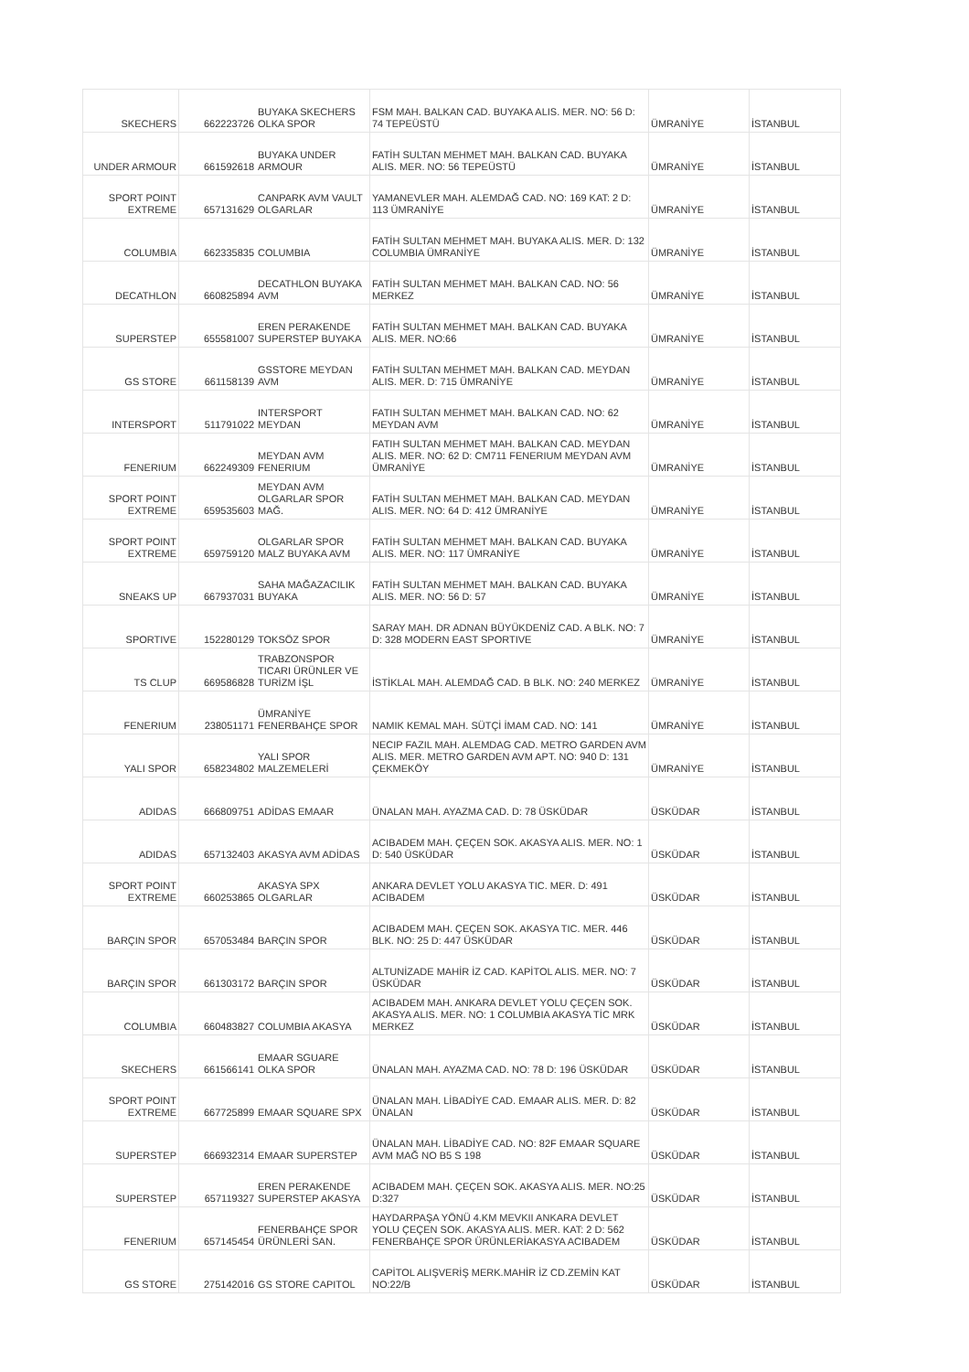| SKECHERS | 662223726 | BUYAKA SKECHERS OLKA SPOR | FSM MAH. BALKAN CAD. BUYAKA ALIS. MER. NO: 56 D: 74 TEPEÜSTÜ | ÜMRANİYE | İSTANBUL |
| UNDER ARMOUR | 661592618 | BUYAKA UNDER ARMOUR | FATİH SULTAN MEHMET MAH. BALKAN CAD. BUYAKA ALIS. MER. NO: 56 TEPEÜSTÜ | ÜMRANİYE | İSTANBUL |
| SPORT POINT EXTREME | 657131629 | CANPARK AVM VAULT OLGARLAR | YAMANEVLER MAH. ALEMDAĞ CAD. NO: 169 KAT: 2 D: 113 ÜMRANİYE | ÜMRANİYE | İSTANBUL |
| COLUMBIA | 662335835 | COLUMBIA | FATİH SULTAN MEHMET MAH. BUYAKA ALIS. MER. D: 132 COLUMBIA ÜMRANİYE | ÜMRANİYE | İSTANBUL |
| DECATHLON | 660825894 | DECATHLON BUYAKA AVM | FATİH SULTAN MEHMET MAH. BALKAN CAD. NO: 56 MERKEZ | ÜMRANİYE | İSTANBUL |
| SUPERSTEP | 655581007 | EREN PERAKENDE SUPERSTEP BUYAKA | FATİH SULTAN MEHMET MAH. BALKAN CAD. BUYAKA ALIS. MER. NO:66 | ÜMRANİYE | İSTANBUL |
| GS STORE | 661158139 | GSSTORE MEYDAN AVM | FATİH SULTAN MEHMET MAH. BALKAN CAD. MEYDAN ALIS. MER. D: 715 ÜMRANİYE | ÜMRANİYE | İSTANBUL |
| INTERSPORT | 511791022 | INTERSPORT MEYDAN | FATIH SULTAN MEHMET MAH. BALKAN CAD. NO: 62 MEYDAN AVM | ÜMRANİYE | İSTANBUL |
| FENERIUM | 662249309 | MEYDAN AVM FENERIUM | FATIH SULTAN MEHMET MAH. BALKAN CAD. MEYDAN ALIS. MER. NO: 62 D: CM711 FENERIUM MEYDAN AVM ÜMRANİYE | ÜMRANİYE | İSTANBUL |
| SPORT POINT EXTREME | 659535603 | MEYDAN AVM OLGARLAR SPOR MAĞ. | FATİH SULTAN MEHMET MAH. BALKAN CAD. MEYDAN ALIS. MER. NO: 64 D: 412 ÜMRANİYE | ÜMRANİYE | İSTANBUL |
| SPORT POINT EXTREME | 659759120 | OLGARLAR SPOR MALZ BUYAKA AVM | FATİH SULTAN MEHMET MAH. BALKAN CAD. BUYAKA ALIS. MER. NO: 117 ÜMRANİYE | ÜMRANİYE | İSTANBUL |
| SNEAKS UP | 667937031 | SAHA MAĞAZACILIK BUYAKA | FATİH SULTAN MEHMET MAH. BALKAN CAD. BUYAKA ALIS. MER. NO: 56 D: 57 | ÜMRANİYE | İSTANBUL |
| SPORTIVE | 152280129 | TOKSÖZ SPOR | SARAY MAH. DR ADNAN BÜYÜKDENİZ CAD. A BLK. NO: 7 D: 328 MODERN EAST SPORTIVE | ÜMRANİYE | İSTANBUL |
| TS CLUP | 669586828 | TRABZONSPOR TICARI ÜRÜNLER VE TURİZM İŞL | İSTİKLAL MAH. ALEMDAĞ CAD. B BLK. NO: 240 MERKEZ | ÜMRANİYE | İSTANBUL |
| FENERIUM | 238051171 | ÜMRANİYE FENERBAHÇE SPOR | NAMIK KEMAL MAH. SÜTÇİ İMAM CAD. NO: 141 | ÜMRANİYE | İSTANBUL |
| YALI SPOR | 658234802 | YALI SPOR MALZEMELERİ | NECIP FAZIL MAH. ALEMDAG CAD. METRO GARDEN AVM ALIS. MER. METRO GARDEN AVM APT. NO: 940 D: 131 ÇEKMEKÖY | ÜMRANİYE | İSTANBUL |
| ADIDAS | 666809751 | ADİDAS EMAAR | ÜNALAN MAH. AYAZMA CAD. D: 78 ÜSKÜDAR | ÜSKÜDAR | İSTANBUL |
| ADIDAS | 657132403 | AKASYA AVM ADİDAS | ACIBADEM MAH. ÇEÇEN SOK. AKASYA ALIS. MER. NO: 1 D: 540 ÜSKÜDAR | ÜSKÜDAR | İSTANBUL |
| SPORT POINT EXTREME | 660253865 | AKASYA SPX OLGARLAR | ANKARA DEVLET YOLU AKASYA TIC. MER. D: 491 ACIBADEM | ÜSKÜDAR | İSTANBUL |
| BARÇIN SPOR | 657053484 | BARÇIN SPOR | ACIBADEM MAH. ÇEÇEN SOK. AKASYA TIC. MER. 446 BLK. NO: 25 D: 447 ÜSKÜDAR | ÜSKÜDAR | İSTANBUL |
| BARÇIN SPOR | 661303172 | BARÇIN SPOR | ALTUNİZADE MAHİR İZ CAD. KAPİTOL ALIS. MER. NO: 7 ÜSKÜDAR | ÜSKÜDAR | İSTANBUL |
| COLUMBIA | 660483827 | COLUMBIA AKASYA | ACIBADEM MAH. ANKARA DEVLET YOLU ÇEÇEN SOK. AKASYA ALIS. MER. NO: 1 COLUMBIA AKASYA TİC MRK MERKEZ | ÜSKÜDAR | İSTANBUL |
| SKECHERS | 661566141 | EMAAR SGUARE OLKA SPOR | ÜNALAN MAH. AYAZMA CAD. NO: 78 D: 196 ÜSKÜDAR | ÜSKÜDAR | İSTANBUL |
| SPORT POINT EXTREME | 667725899 | EMAAR SQUARE SPX | ÜNALAN MAH. LİBADİYE CAD. EMAAR ALIS. MER. D: 82 ÜNALAN | ÜSKÜDAR | İSTANBUL |
| SUPERSTEP | 666932314 | EMAAR SUPERSTEP | ÜNALAN MAH. LİBADİYE CAD. NO: 82F EMAAR SQUARE AVM MAĞ NO B5 S 198 | ÜSKÜDAR | İSTANBUL |
| SUPERSTEP | 657119327 | EREN PERAKENDE SUPERSTEP AKASYA | ACIBADEM MAH. ÇEÇEN SOK. AKASYA ALIS. MER. NO:25 D:327 | ÜSKÜDAR | İSTANBUL |
| FENERIUM | 657145454 | FENERBAHÇE SPOR ÜRÜNLERİ SAN. | HAYDARPAŞA YÖNÜ 4.KM MEVKII ANKARA DEVLET YOLU ÇEÇEN SOK. AKASYA ALIS. MER. KAT: 2 D: 562 FENERBAHÇE SPOR ÜRÜNLERİAKASYA ACIBADEM | ÜSKÜDAR | İSTANBUL |
| GS STORE | 275142016 | GS STORE CAPITOL | CAPİTOL ALIŞVERİŞ MERK.MAHİR İZ CD.ZEMİN KAT NO:22/B | ÜSKÜDAR | İSTANBUL |